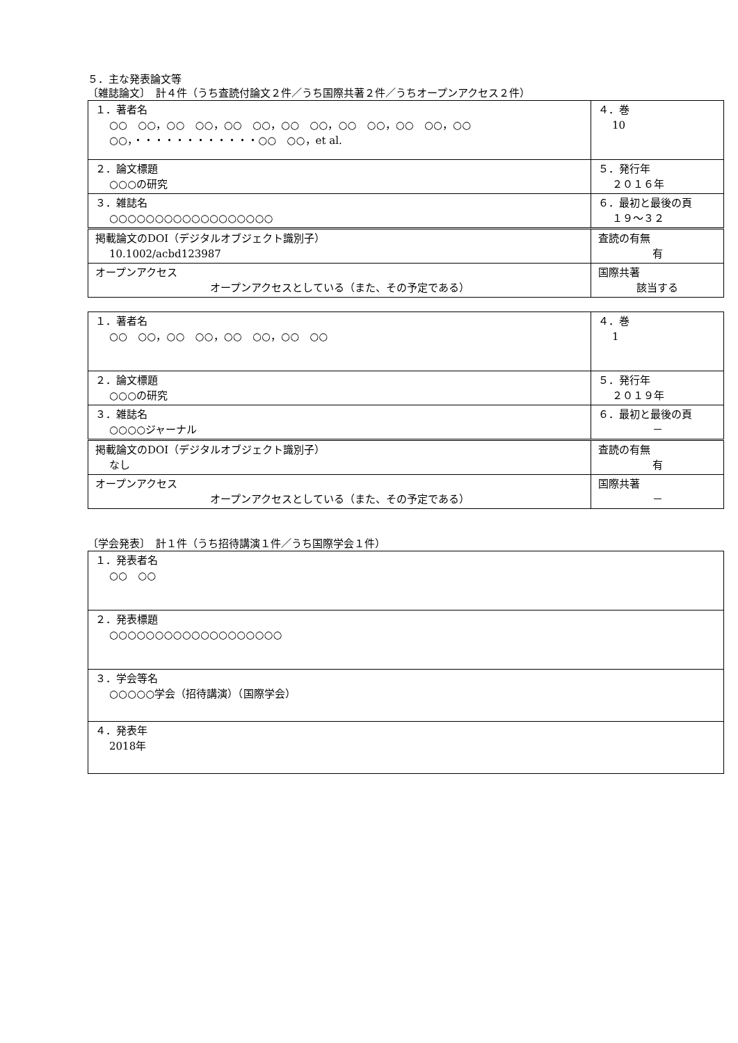５．主な発表論文等
〔雑誌論文〕　計４件（うち査読付論文２件／うち国際共著２件／うちオープンアクセス２件）
| １．著者名 ○○ ○○，○○ ○○，○○ ○○，○○ ○○，○○ ○○，○○ ○○，○○ ○○，・・・・・・・・・・・・○○ ○○，et al. | ４．巻 10 |
| ２．論文標題 ○○○の研究 | ５．発行年 ２０１６年 |
| ３．雑誌名 ○○○○○○○○○○○○○○○○○○ | ６．最初と最後の頁 １９～３２ |
| 掲載論文のDOI（デジタルオブジェクト識別子） 10.1002/acbd123987 | 査読の有無 有 |
| オープンアクセス オープンアクセスとしている（また、その予定である） | 国際共著 該当する |
| １．著者名 ○○ ○○，○○ ○○，○○ ○○，○○ ○○ | ４．巻 1 |
| ２．論文標題 ○○○の研究 | ５．発行年 ２０１９年 |
| ３．雑誌名 ○○○○ジャーナル | ６．最初と最後の頁 － |
| 掲載論文のDOI（デジタルオブジェクト識別子） なし | 査読の有無 有 |
| オープンアクセス オープンアクセスとしている（また、その予定である） | 国際共著 － |
〔学会発表〕　計１件（うち招待講演１件／うち国際学会１件）
| １．発表者名 ○○ ○○ |
| ２．発表標題 ○○○○○○○○○○○○○○○○○○○ |
| ３．学会等名 ○○○○○学会（招待講演）（国際学会） |
| ４．発表年 2018年 |